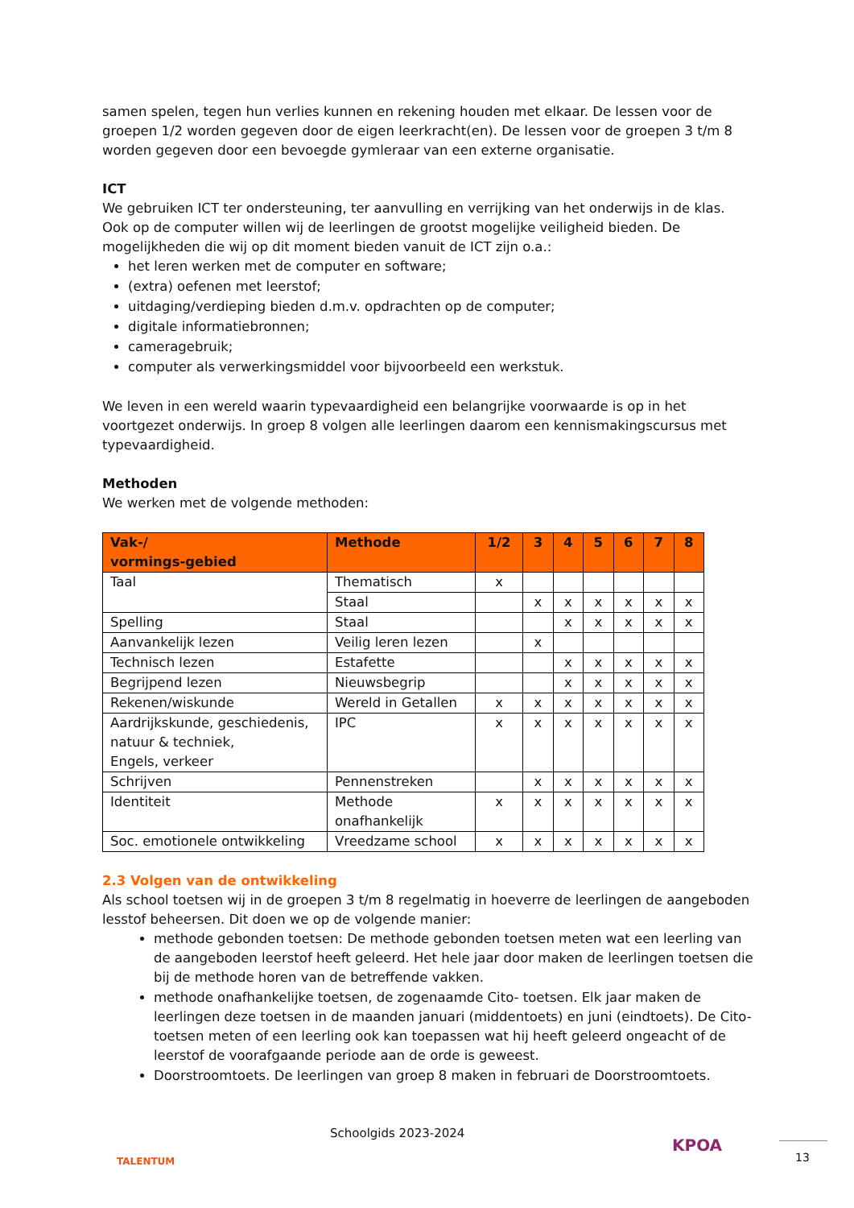samen spelen, tegen hun verlies kunnen en rekening houden met elkaar. De lessen voor de groepen 1/2 worden gegeven door de eigen leerkracht(en). De lessen voor de groepen 3 t/m 8 worden gegeven door een bevoegde gymleraar van een externe organisatie.
ICT
We gebruiken ICT ter ondersteuning, ter aanvulling en verrijking van het onderwijs in de klas. Ook op de computer willen wij de leerlingen de grootst mogelijke veiligheid bieden. De mogelijkheden die wij op dit moment bieden vanuit de ICT zijn o.a.:
het leren werken met de computer en software;
(extra) oefenen met leerstof;
uitdaging/verdieping bieden d.m.v. opdrachten op de computer;
digitale informatiebronnen;
cameragebruik;
computer als verwerkingsmiddel voor bijvoorbeeld een werkstuk.
We leven in een wereld waarin typevaardigheid een belangrijke voorwaarde is op in het voortgezet onderwijs. In groep 8 volgen alle leerlingen daarom een kennismakingscursus met typevaardigheid.
Methoden
We werken met de volgende methoden:
| Vak-/ vormings-gebied | Methode | 1/2 | 3 | 4 | 5 | 6 | 7 | 8 |
| --- | --- | --- | --- | --- | --- | --- | --- | --- |
| Taal | Thematisch | x | | | | | | |
| | Staal | | x | x | x | x | x | x |
| Spelling | Staal | | | x | x | x | x | x |
| Aanvankelijk lezen | Veilig leren lezen | | x | | | | | |
| Technisch lezen | Estafette | | | x | x | x | x | x |
| Begrijpend lezen | Nieuwsbegrip | | | x | x | x | x | x |
| Rekenen/wiskunde | Wereld in Getallen | x | x | x | x | x | x | x |
| Aardrijkskunde, geschiedenis, natuur & techniek, Engels, verkeer | IPC | x | x | x | x | x | x | x |
| Schrijven | Pennenstreken | | x | x | x | x | x | x |
| Identiteit | Methode onafhankelijk | x | x | x | x | x | x | x |
| Soc. emotionele ontwikkeling | Vreedzame school | x | x | x | x | x | x | x |
2.3 Volgen van de ontwikkeling
Als school toetsen wij in de groepen 3 t/m 8 regelmatig in hoeverre de leerlingen de aangeboden lesstof beheersen. Dit doen we op de volgende manier:
methode gebonden toetsen: De methode gebonden toetsen meten wat een leerling van de aangeboden leerstof heeft geleerd. Het hele jaar door maken de leerlingen toetsen die bij de methode horen van de betreffende vakken.
methode onafhankelijke toetsen, de zogenaamde Cito- toetsen. Elk jaar maken de leerlingen deze toetsen in de maanden januari (middentoets) en juni (eindtoets). De Cito-toetsen meten of een leerling ook kan toepassen wat hij heeft geleerd ongeacht of de leerstof de voorafgaande periode aan de orde is geweest.
Doorstroomtoets. De leerlingen van groep 8 maken in februari de Doorstroomtoets.
TALENTUM
Schoolgids 2023-2024
KPOA 13